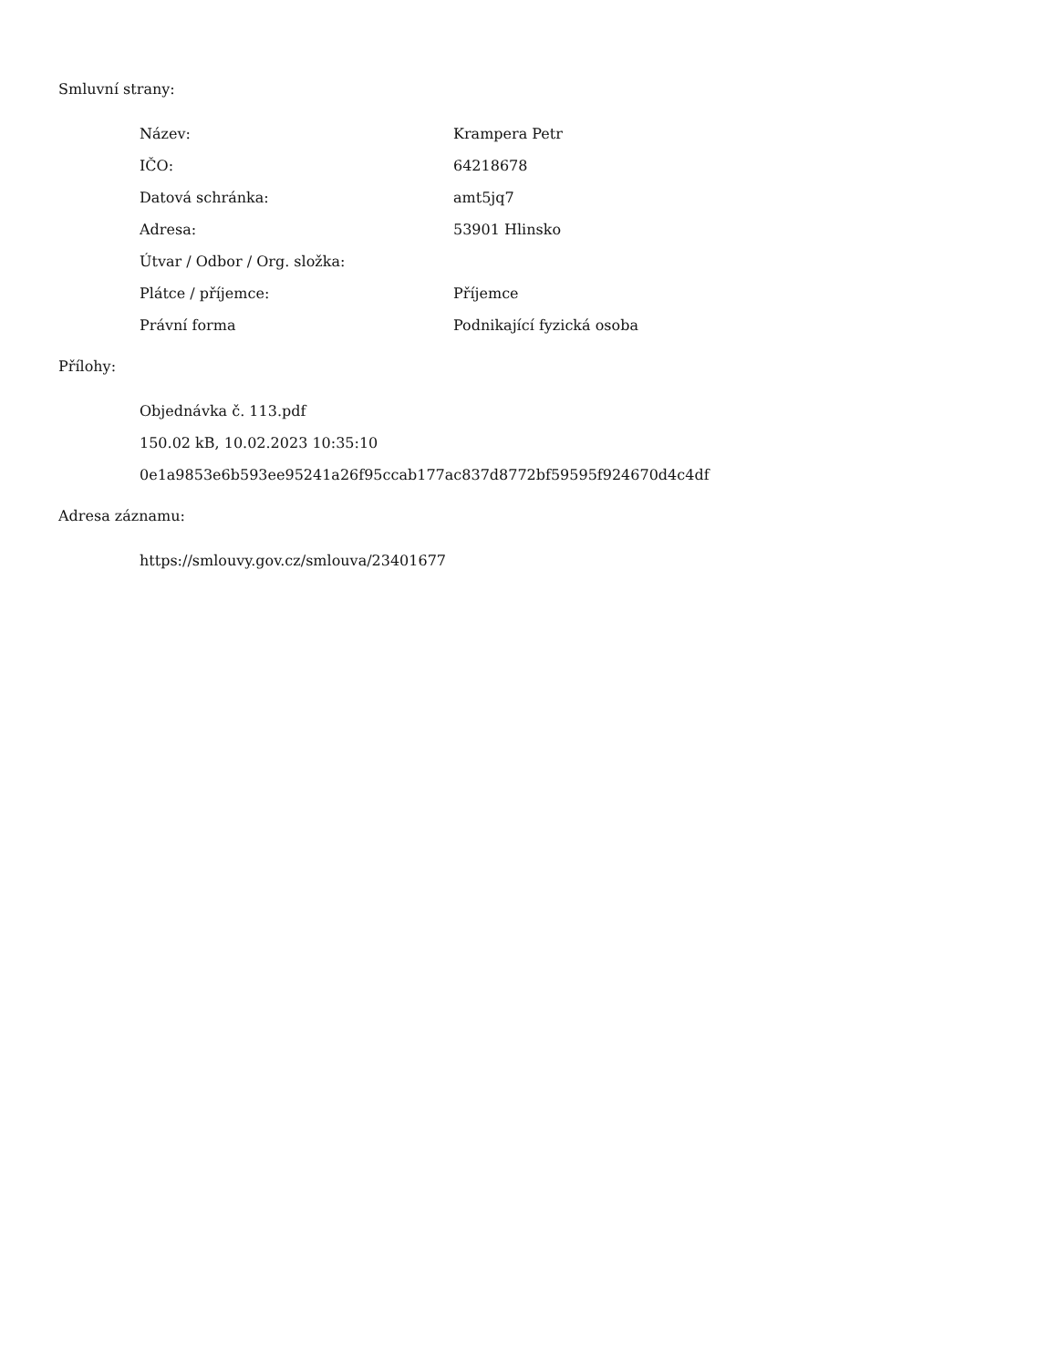Smluvní strany:
| Název: | Krampera Petr |
| IČO: | 64218678 |
| Datová schránka: | amt5jq7 |
| Adresa: | 53901 Hlinsko |
| Útvar / Odbor / Org. složka: | |
| Plátce / příjemce: | Příjemce |
| Právní forma | Podnikající fyzická osoba |
Přílohy:
Objednávka č. 113.pdf
150.02 kB, 10.02.2023 10:35:10
0e1a9853e6b593ee95241a26f95ccab177ac837d8772bf59595f924670d4c4df
Adresa záznamu:
https://smlouvy.gov.cz/smlouva/23401677